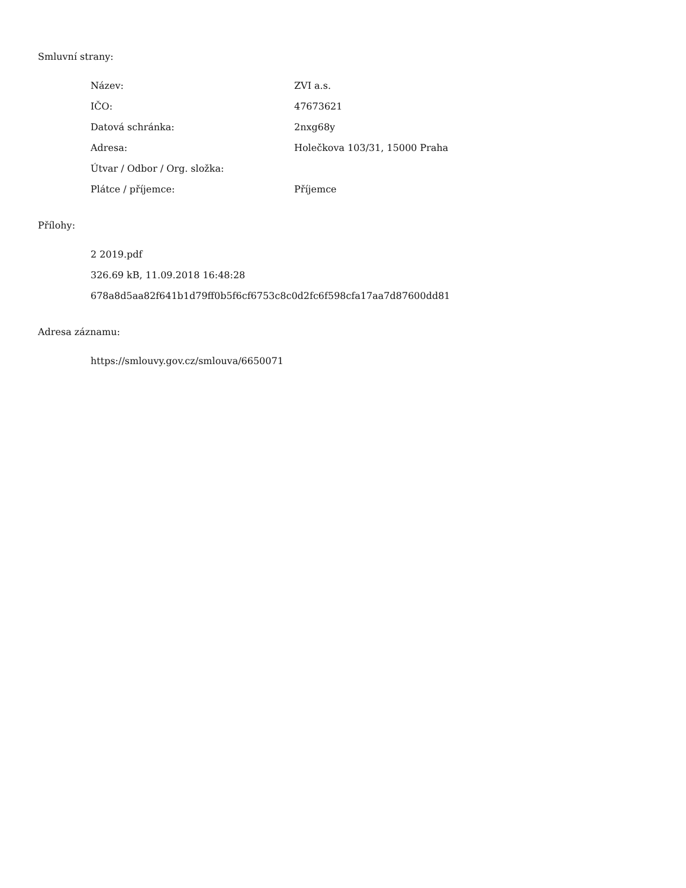Smluvní strany:
| Název: | ZVI a.s. |
| IČO: | 47673621 |
| Datová schránka: | 2nxg68y |
| Adresa: | Holečkova 103/31, 15000 Praha |
| Útvar / Odbor / Org. složka: | |
| Plátce / příjemce: | Příjemce |
Přílohy:
2 2019.pdf
326.69 kB, 11.09.2018 16:48:28
678a8d5aa82f641b1d79ff0b5f6cf6753c8c0d2fc6f598cfa17aa7d87600dd81
Adresa záznamu:
https://smlouvy.gov.cz/smlouva/6650071